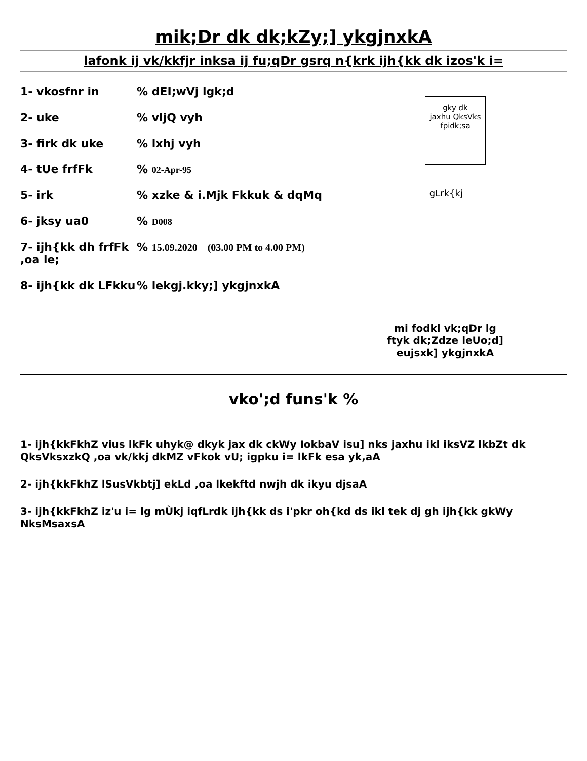mik;Dr dk dk;kZy;] ykgjnxkA
lafonk ij vk/kkfjr inksa ij fu;qDr gsrq n{krk ijh{kk dk izos'k i=
gky dk
jaxhu QksVks
fpidk;sa
gLrk{kj
1- vkosfnr in % dEI;wVj lgk;d
2- uke % vljQ vyh
3- firk dk uke % lxhj vyh
4- tUe frfFk % 02-Apr-95
5- irk % xzke & i.Mjk Fkkuk & dqMq
6- jksy ua0 % D008
7- ijh{kk dh frfFk ,oa le;
% 15.09.2020 (03.00 PM to 4.00 PM)
8- ijh{kk dk LFkku
% lekgj.kky;] ykgjnxkA
mi fodkl vk;qDr lg
ftyk dk;Zdze leUo;d]
eujsxk] ykgjnxkA
vko';d funs'k %
1- ijh{kkFkhZ vius lkFk uhyk@ dkyk jax dk ckWy IokbaV isu] nks jaxhu ikl iksVZ lkbZt dk QksVksxzkQ ,oa vk/kkj dkMZ vFkok vU; igpku i= lkFk esa yk,aA
2- ijh{kkFkhZ lSusVkbtj] ekLd ,oa lkekftd nwjh dk ikyu djsaA
3- ijh{kkFkhZ iz'u i= lg mÙkj iqfLrdk ijh{kk ds i'pkr oh{kd ds ikl tek dj gh ijh{kk gkWy NksMsaxsA